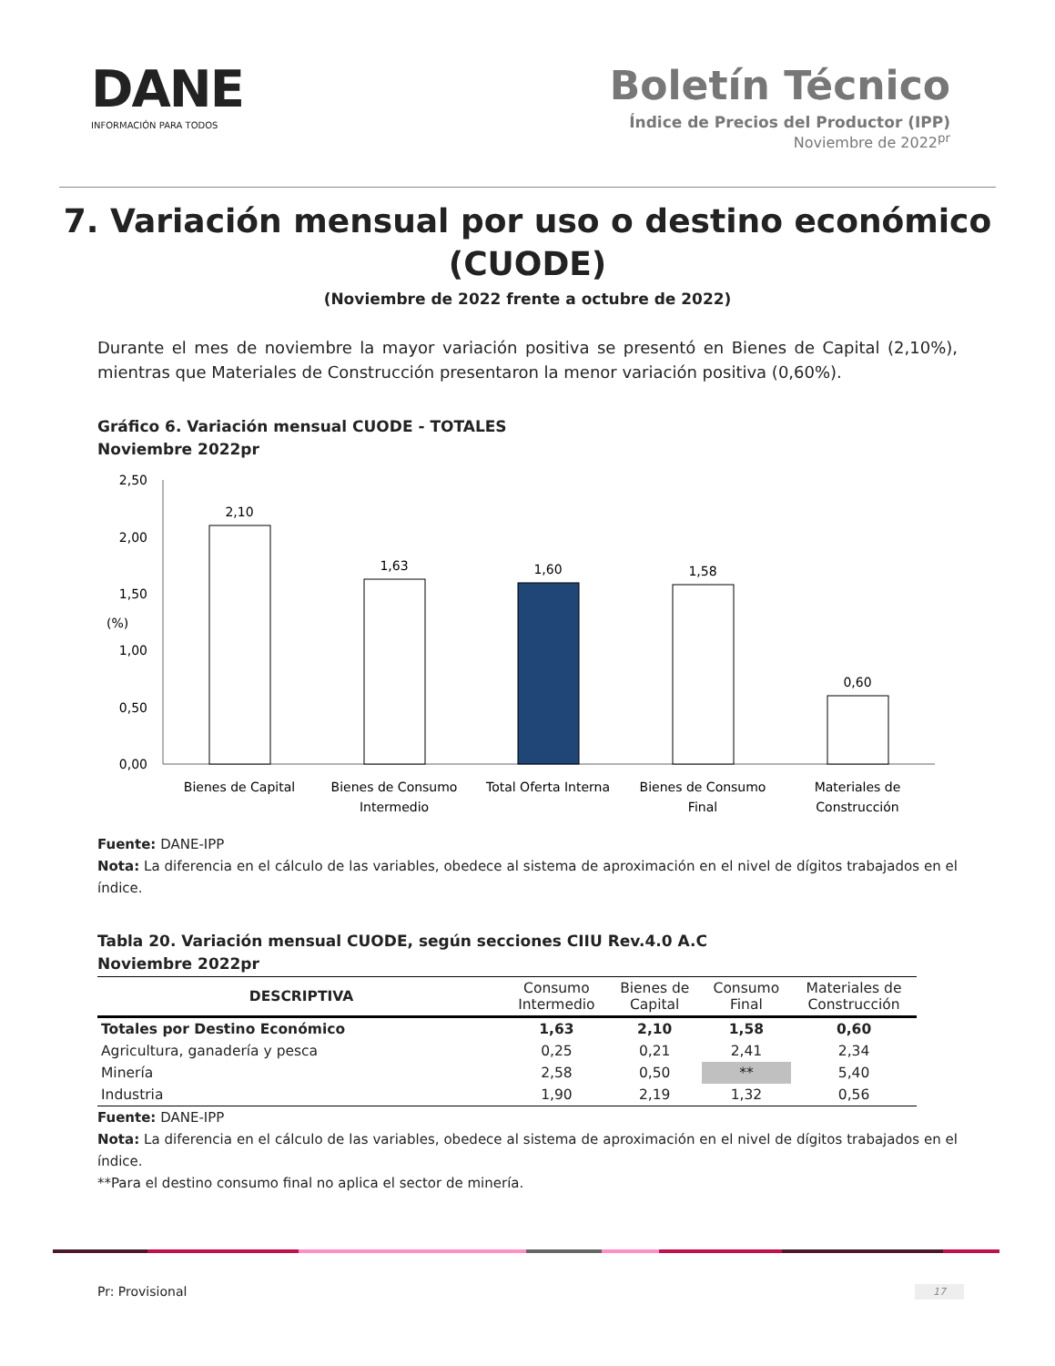DANE
INFORMACIÓN PARA TODOS
Boletín Técnico
Índice de Precios del Productor (IPP)
Noviembre de 2022<sup>pr</sup>
7. Variación mensual por uso o destino económico
(CUODE)
(Noviembre de 2022 frente a octubre de 2022)
Durante el mes de noviembre la mayor variación positiva se presentó en Bienes de Capital (2,10%), mientras que Materiales de Construcción presentaron la menor variación positiva (0,60%).
Gráfico 6. Variación mensual CUODE - TOTALES
Noviembre 2022pr
2,50
2,00
1,50
(%)
1,00
0,50
0,00
2,10
1,63
1,60
1,58
0,60
Bienes de Capital
Bienes de Consumo
Intermedio
Total Oferta Interna
Bienes de Consumo
Final
Materiales de
Construcción
Fuente: DANE-IPP
Nota: La diferencia en el cálculo de las variables, obedece al sistema de aproximación en el nivel de dígitos trabajados en el índice.
Tabla 20. Variación mensual CUODE, según secciones CIIU Rev.4.0 A.C
Noviembre 2022pr
| DESCRIPTIVA | Consumo Intermedio | Bienes de Capital | Consumo Final | Materiales de Construcción |
| --- | --- | --- | --- | --- |
| Totales por Destino Económico | 1,63 | 2,10 | 1,58 | 0,60 |
| Agricultura, ganadería y pesca | 0,25 | 0,21 | 2,41 | 2,34 |
| Minería | 2,58 | 0,50 | ** | 5,40 |
| Industria | 1,90 | 2,19 | 1,32 | 0,56 |
Fuente: DANE-IPP
Nota: La diferencia en el cálculo de las variables, obedece al sistema de aproximación en el nivel de dígitos trabajados en el índice.
**Para el destino consumo final no aplica el sector de minería.
Pr: Provisional 17